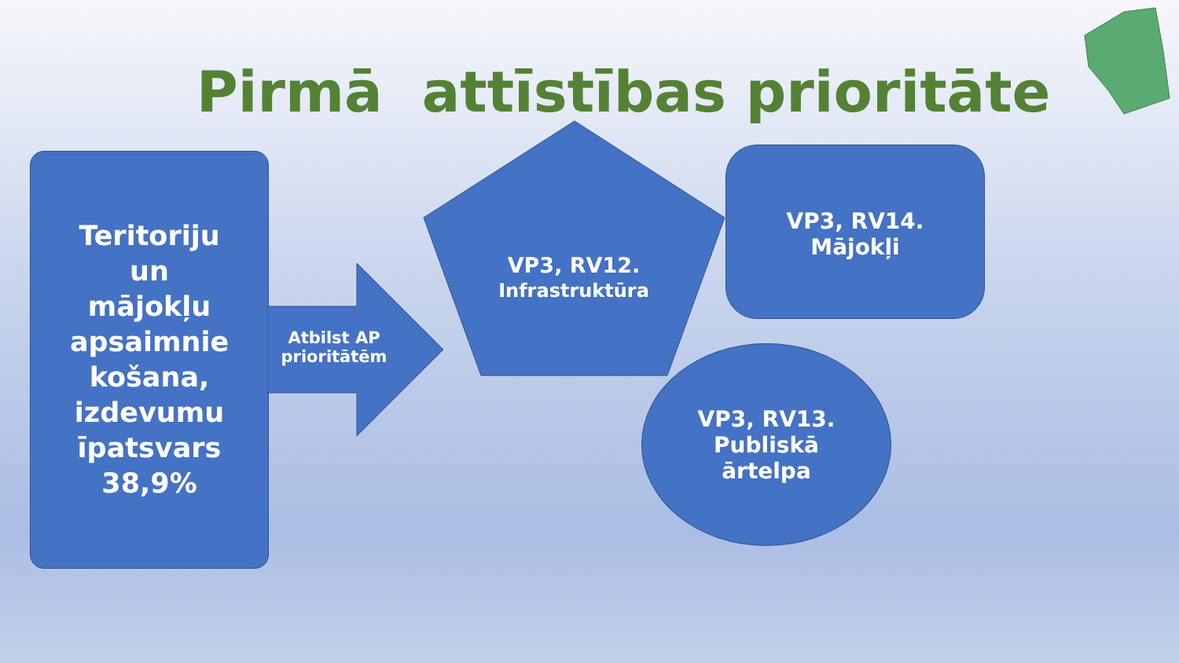Pirmā attīstības prioritāte
Teritoriju
un
mājokļu
apsaimnie
košana,
izdevumu
īpatsvars
38,9%
Atbilst AP prioritātēm
VP3, RV12.
Infrastruktūra
VP3, RV14.
Mājokļi
VP3, RV13.
Publiskā
ārtelpa